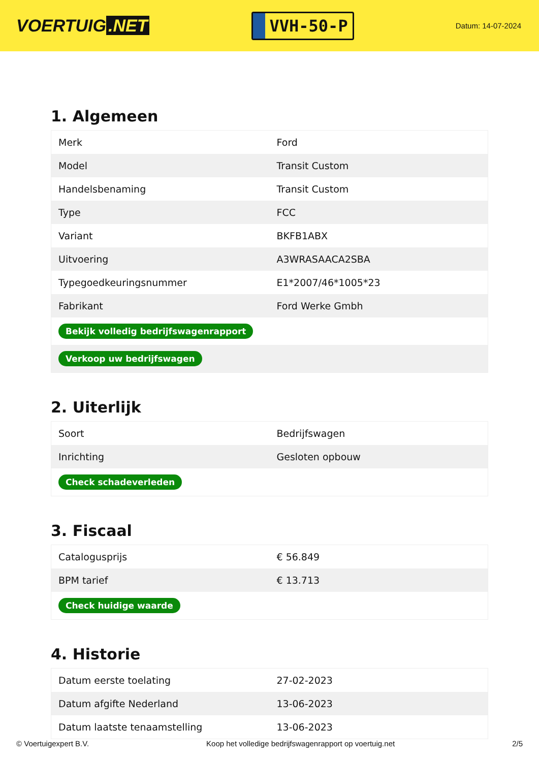VOERTUIG.NET
VVH-50-P
Datum: 14-07-2024
1. Algemeen
| Merk | Ford |
| Model | Transit Custom |
| Handelsbenaming | Transit Custom |
| Type | FCC |
| Variant | BKFB1ABX |
| Uitvoering | A3WRASAACA2SBA |
| Typegoedkeuringsnummer | E1*2007/46*1005*23 |
| Fabrikant | Ford Werke Gmbh |
| Bekijk volledig bedrijfswagenrapport | |
| Verkoop uw bedrijfswagen | |
2. Uiterlijk
| Soort | Bedrijfswagen |
| Inrichting | Gesloten opbouw |
| Check schadeverleden | |
3. Fiscaal
| Catalogusprijs | € 56.849 |
| BPM tarief | € 13.713 |
| Check huidige waarde | |
4. Historie
| Datum eerste toelating | 27-02-2023 |
| Datum afgifte Nederland | 13-06-2023 |
| Datum laatste tenaamstelling | 13-06-2023 |
© Voertuigexpert B.V. Koop het volledige bedrijfswagenrapport op voertuig.net 2/5